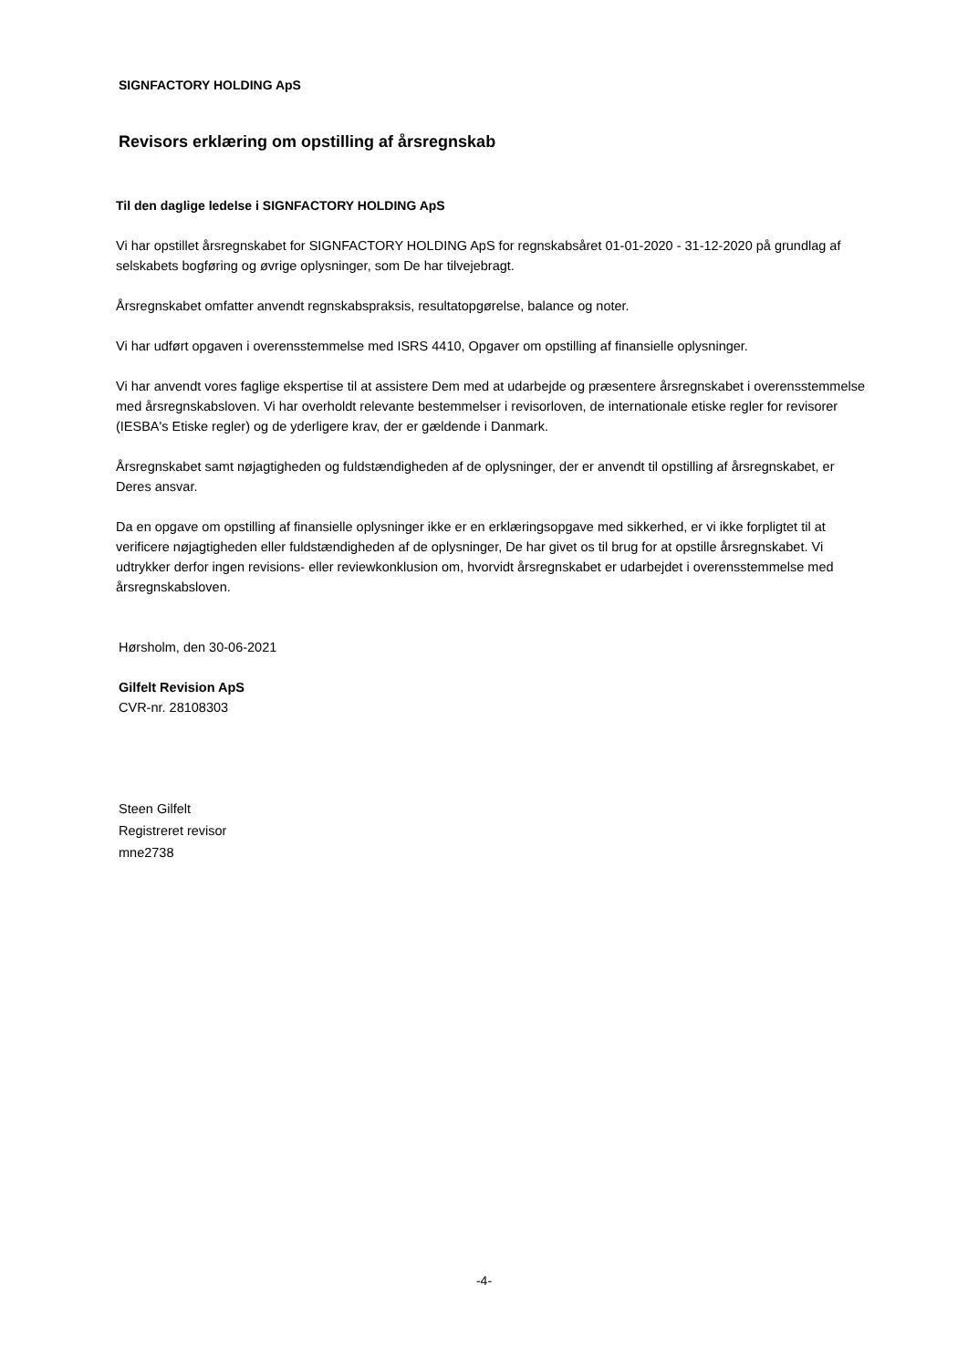SIGNFACTORY HOLDING ApS
Revisors erklæring om opstilling af årsregnskab
Til den daglige ledelse i SIGNFACTORY HOLDING ApS
Vi har opstillet årsregnskabet for SIGNFACTORY HOLDING ApS for regnskabsåret 01-01-2020 - 31-12-2020 på grundlag af selskabets bogføring og øvrige oplysninger, som De har tilvejebragt.
Årsregnskabet omfatter anvendt regnskabspraksis, resultatopgørelse, balance og noter.
Vi har udført opgaven i overensstemmelse med ISRS 4410, Opgaver om opstilling af finansielle oplysninger.
Vi har anvendt vores faglige ekspertise til at assistere Dem med at udarbejde og præsentere årsregnskabet i overensstemmelse med årsregnskabsloven. Vi har overholdt relevante bestemmelser i revisorloven, de internationale etiske regler for revisorer (IESBA's Etiske regler) og de yderligere krav, der er gældende i Danmark.
Årsregnskabet samt nøjagtigheden og fuldstændigheden af de oplysninger, der er anvendt til opstilling af årsregnskabet, er Deres ansvar.
Da en opgave om opstilling af finansielle oplysninger ikke er en erklæringsopgave med sikkerhed, er vi ikke forpligtet til at verificere nøjagtigheden eller fuldstændigheden af de oplysninger, De har givet os til brug for at opstille årsregnskabet. Vi udtrykker derfor ingen revisions- eller reviewkonklusion om, hvorvidt årsregnskabet er udarbejdet i overensstemmelse med årsregnskabsloven.
Hørsholm, den 30-06-2021
Gilfelt Revision ApS
CVR-nr. 28108303
Steen Gilfelt
Registreret revisor
mne2738
-4-